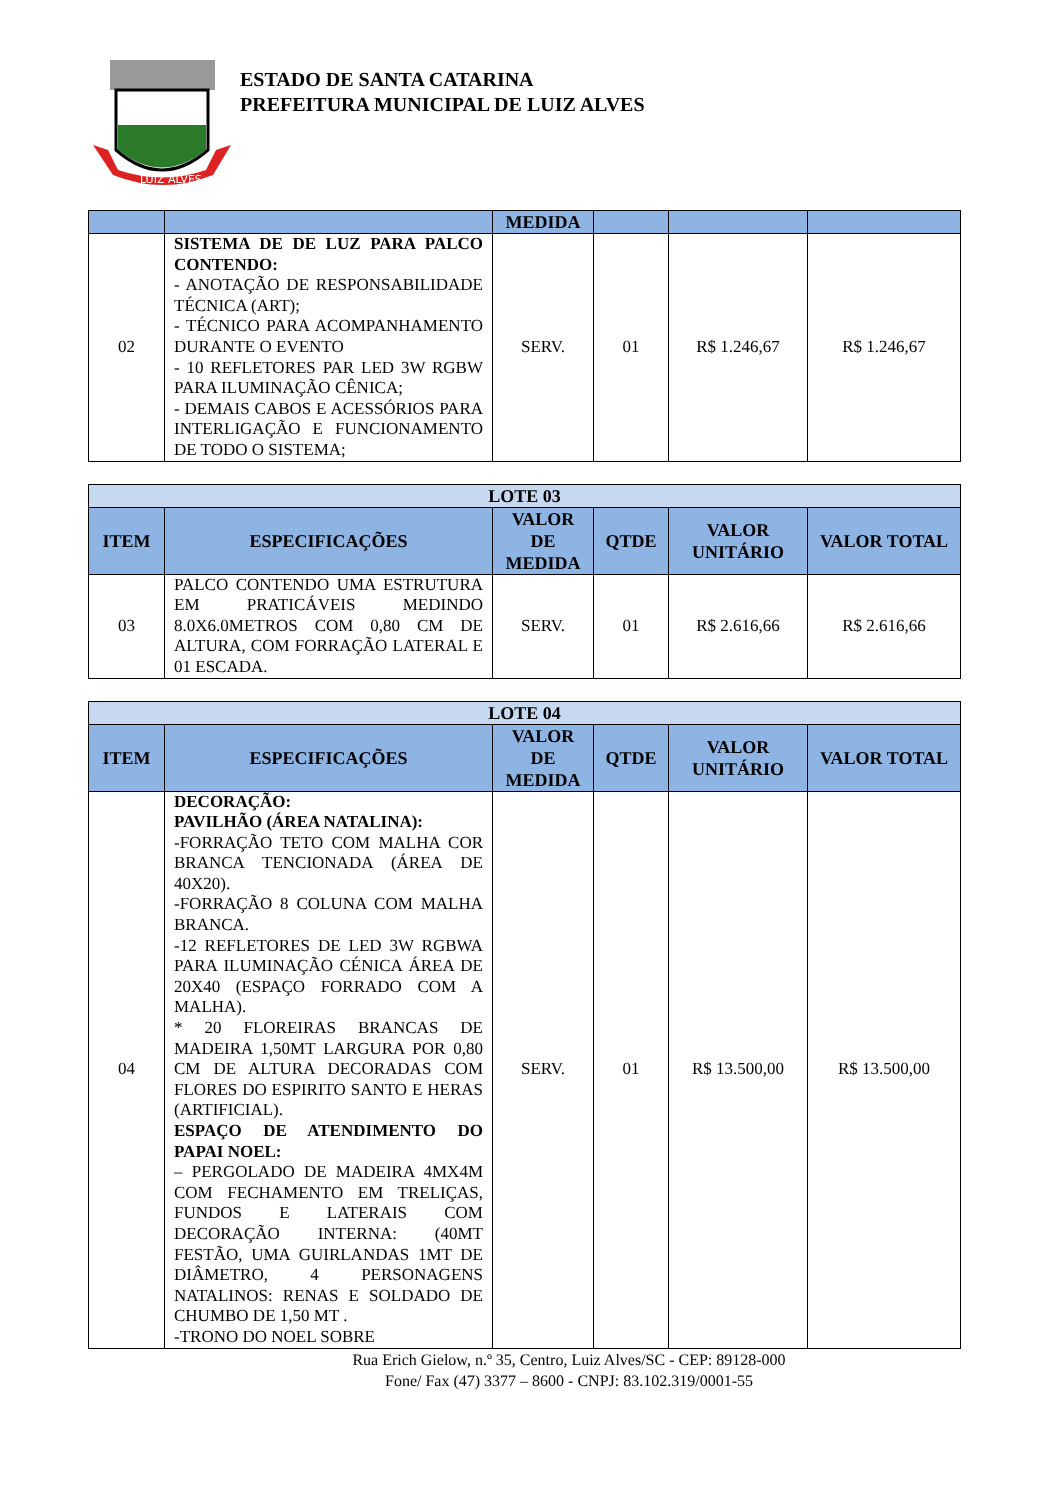LUIZ ALVES
ESTADO DE SANTA CATARINA
PREFEITURA MUNICIPAL DE LUIZ ALVES
| | | MEDIDA | | | |
| --- | --- | --- | --- | --- | --- |
| 02 | SISTEMA DE DE LUZ PARA PALCO CONTENDO: - ANOTAÇÃO DE RESPONSABILIDADE TÉCNICA (ART); - TÉCNICO PARA ACOMPANHAMENTO DURANTE O EVENTO - 10 REFLETORES PAR LED 3W RGBW PARA ILUMINAÇÃO CÊNICA; - DEMAIS CABOS E ACESSÓRIOS PARA INTERLIGAÇÃO E FUNCIONAMENTO DE TODO O SISTEMA; | SERV. | 01 | R$ 1.246,67 | R$ 1.246,67 |
| LOTE 03 | | | | | |
| --- | --- | --- | --- | --- | --- |
| ITEM | ESPECIFICAÇÕES | VALOR DE MEDIDA | QTDE | VALOR UNITÁRIO | VALOR TOTAL |
| 03 | PALCO CONTENDO UMA ESTRUTURA EM PRATICÁVEIS MEDINDO 8.0X6.0METROS COM 0,80 CM DE ALTURA, COM FORRAÇÃO LATERAL E 01 ESCADA. | SERV. | 01 | R$ 2.616,66 | R$ 2.616,66 |
| LOTE 04 | | | | | |
| --- | --- | --- | --- | --- | --- |
| ITEM | ESPECIFICAÇÕES | VALOR DE MEDIDA | QTDE | VALOR UNITÁRIO | VALOR TOTAL |
| 04 | DECORAÇÃO: PAVILHÃO (ÁREA NATALINA): -FORRAÇÃO TETO COM MALHA COR BRANCA TENCIONADA (ÁREA DE 40X20). -FORRAÇÃO 8 COLUNA COM MALHA BRANCA. -12 REFLETORES DE LED 3W RGBWA PARA ILUMINAÇÃO CÉNICA ÁREA DE 20X40 (ESPAÇO FORRADO COM A MALHA). * 20 FLOREIRAS BRANCAS DE MADEIRA 1,50MT LARGURA POR 0,80 CM DE ALTURA DECORADAS COM FLORES DO ESPIRITO SANTO E HERAS (ARTIFICIAL). ESPAÇO DE ATENDIMENTO DO PAPAI NOEL: – PERGOLADO DE MADEIRA 4MX4M COM FECHAMENTO EM TRELIÇAS, FUNDOS E LATERAIS COM DECORAÇÃO INTERNA: (40MT FESTÃO, UMA GUIRLANDAS 1MT DE DIÂMETRO, 4 PERSONAGENS NATALINOS: RENAS E SOLDADO DE CHUMBO DE 1,50 MT . -TRONO DO NOEL SOBRE | SERV. | 01 | R$ 13.500,00 | R$ 13.500,00 |
Rua Erich Gielow, n.º 35, Centro, Luiz Alves/SC - CEP: 89128-000
Fone/ Fax (47) 3377 – 8600 - CNPJ: 83.102.319/0001-55